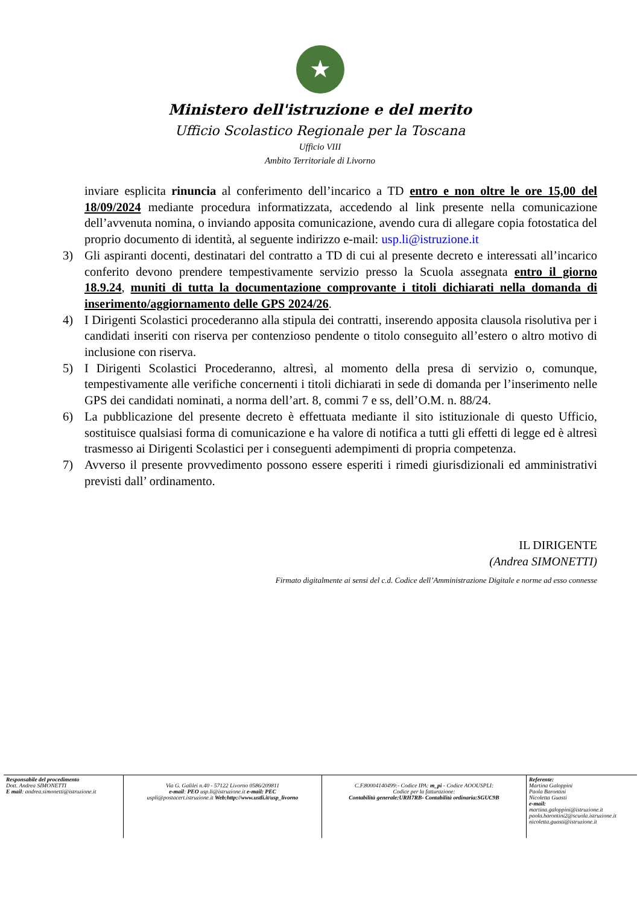★
Ministero dell'istruzione e del merito
Ufficio Scolastico Regionale per la Toscana
Ufficio VIII
Ambito Territoriale di Livorno
inviare esplicita rinuncia al conferimento dell’incarico a TD entro e non oltre le ore 15,00 del 18/09/2024 mediante procedura informatizzata, accedendo al link presente nella comunicazione dell’avvenuta nomina, o inviando apposita comunicazione, avendo cura di allegare copia fotostatica del proprio documento di identità, al seguente indirizzo e-mail: usp.li@istruzione.it
3) Gli aspiranti docenti, destinatari del contratto a TD di cui al presente decreto e interessati all’incarico conferito devono prendere tempestivamente servizio presso la Scuola assegnata entro il giorno 18.9.24, muniti di tutta la documentazione comprovante i titoli dichiarati nella domanda di inserimento/aggiornamento delle GPS 2024/26.
4) I Dirigenti Scolastici procederanno alla stipula dei contratti, inserendo apposita clausola risolutiva per i candidati inseriti con riserva per contenzioso pendente o titolo conseguito all’estero o altro motivo di inclusione con riserva.
5) I Dirigenti Scolastici Procederanno, altresì, al momento della presa di servizio o, comunque, tempestivamente alle verifiche concernenti i titoli dichiarati in sede di domanda per l’inserimento nelle GPS dei candidati nominati, a norma dell’art. 8, commi 7 e ss, dell’O.M. n. 88/24.
6) La pubblicazione del presente decreto è effettuata mediante il sito istituzionale di questo Ufficio, sostituisce qualsiasi forma di comunicazione e ha valore di notifica a tutti gli effetti di legge ed è altresì trasmesso ai Dirigenti Scolastici per i conseguenti adempimenti di propria competenza.
7) Avverso il presente provvedimento possono essere esperiti i rimedi giurisdizionali ed amministrativi previsti dall’ ordinamento.
IL DIRIGENTE
(Andrea SIMONETTI)
Firmato digitalmente ai sensi del c.d. Codice dell’Amministrazione Digitale e norme ad esso connesse
| Responsabile del procedimento Dott. Andrea SIMONETTI E mail : andrea.simonetti@istruzione.it | Via G. Galilei n.40 - 57122 Livorno 0586/209811 e-mail : PEO usp.li@istruzione.it e-mail: PEC uspli@postacert.istruzione.it Web:http://www.ustli.it/usp_livorno | C.F.80004140499:- Codice IPA: m_pi - Codice AOOUSPLI: Codice per la fatturazione: Contabilità generale:URH7RB- Contabilità ordinaria:SGUC9B | Referente: Martina Galoppini Paola Barontini Nicoletta Guasti e-mail: martina.galoppini@istruzione.it paola.barontini2@scuola.istruzione.it nicoletta.guasti@istruzione.it |